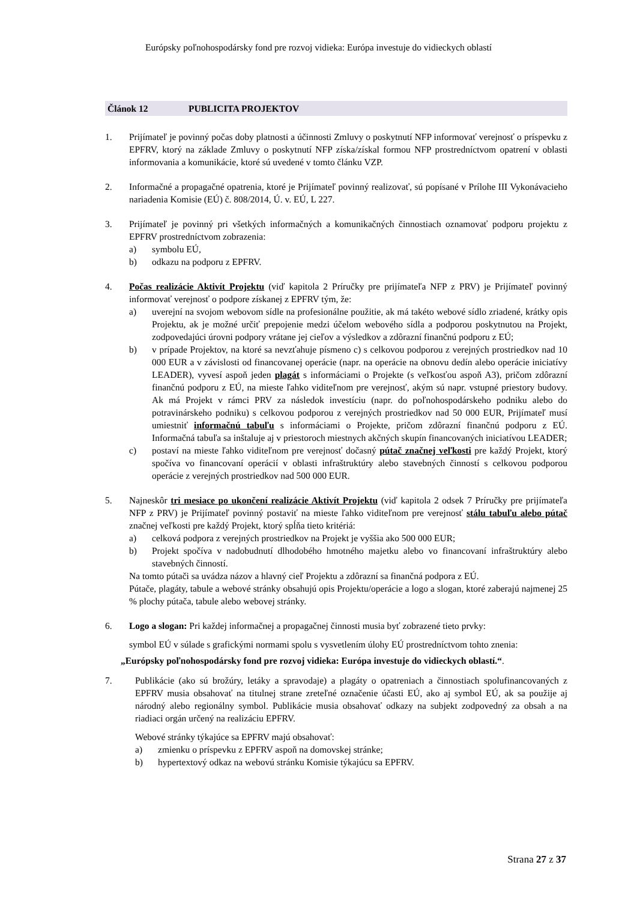Európsky poľnohospodársky fond pre rozvoj vidieka: Európa investuje do vidieckych oblastí
Článok 12 PUBLICITA PROJEKTOV
1. Prijímateľ je povinný počas doby platnosti a účinnosti Zmluvy o poskytnutí NFP informovať verejnosť o príspevku z EPFRV, ktorý na základe Zmluvy o poskytnutí NFP získa/získal formou NFP prostredníctvom opatrení v oblasti informovania a komunikácie, ktoré sú uvedené v tomto článku VZP.
2. Informačné a propagačné opatrenia, ktoré je Prijímateľ povinný realizovať, sú popísané v Prílohe III Vykonávacieho nariadenia Komisie (EÚ) č. 808/2014, Ú. v. EÚ, L 227.
3. Prijímateľ je povinný pri všetkých informačných a komunikačných činnostiach oznamovať podporu projektu z EPFRV prostredníctvom zobrazenia:
a) symbolu EÚ,
b) odkazu na podporu z EPFRV.
4. Počas realizácie Aktivít Projektu (viď kapitola 2 Príručky pre prijímateľa NFP z PRV) je Prijímateľ povinný informovať verejnosť o podpore získanej z EPFRV tým, že:
a) uverejní na svojom webovom sídle na profesionálne použitie, ak má takéto webové sídlo zriadené, krátky opis Projektu, ak je možné určiť prepojenie medzi účelom webového sídla a podporou poskytnutou na Projekt, zodpovedajúci úrovni podpory vrátane jej cieľov a výsledkov a zdôrazní finančnú podporu z EÚ;
b) v prípade Projektov, na ktoré sa nevzťahuje písmeno c) s celkovou podporou z verejných prostriedkov nad 10 000 EUR a v závislosti od financovanej operácie (napr. na operácie na obnovu dedín alebo operácie iniciatívy LEADER), vyvesí aspoň jeden plagát s informáciami o Projekte (s veľkosťou aspoň A3), pričom zdôrazní finančnú podporu z EÚ, na mieste ľahko viditeľnom pre verejnosť, akým sú napr. vstupné priestory budovy. Ak má Projekt v rámci PRV za následok investíciu (napr. do poľnohospodárskeho podniku alebo do potravinárskeho podniku) s celkovou podporou z verejných prostriedkov nad 50 000 EUR, Prijímateľ musí umiestniť informačnú tabuľu s informáciami o Projekte, pričom zdôrazní finančnú podporu z EÚ. Informačná tabuľa sa inštaluje aj v priestoroch miestnych akčných skupín financovaných iniciatívou LEADER;
c) postaví na mieste ľahko viditeľnom pre verejnosť dočasný pútač značnej veľkosti pre každý Projekt, ktorý spočíva vo financovaní operácií v oblasti infraštruktúry alebo stavebných činností s celkovou podporou operácie z verejných prostriedkov nad 500 000 EUR.
5. Najneskôr tri mesiace po ukončení realizácie Aktivít Projektu (viď kapitola 2 odsek 7 Príručky pre prijímateľa NFP z PRV) je Prijímateľ povinný postaviť na mieste ľahko viditeľnom pre verejnosť stálu tabuľu alebo pútač značnej veľkosti pre každý Projekt, ktorý spĺňa tieto kritériá:
a) celková podpora z verejných prostriedkov na Projekt je vyššia ako 500 000 EUR;
b) Projekt spočíva v nadobudnutí dlhodobého hmotného majetku alebo vo financovaní infraštruktúry alebo stavebných činností.
Na tomto pútači sa uvádza názov a hlavný cieľ Projektu a zdôrazní sa finančná podpora z EÚ.
Pútače, plagáty, tabule a webové stránky obsahujú opis Projektu/operácie a logo a slogan, ktoré zaberajú najmenej 25 % plochy pútača, tabule alebo webovej stránky.
6. Logo a slogan: Pri každej informačnej a propagačnej činnosti musia byť zobrazené tieto prvky:
symbol EÚ v súlade s grafickými normami spolu s vysvetlením úlohy EÚ prostredníctvom tohto znenia:
„Európsky poľnohospodársky fond pre rozvoj vidieka: Európa investuje do vidieckych oblastí.“.
7. Publikácie (ako sú brožúry, letáky a spravodaje) a plagáty o opatreniach a činnostiach spolufinancovaných z EPFRV musia obsahovať na titulnej strane zreteľné označenie účasti EÚ, ako aj symbol EÚ, ak sa použije aj národný alebo regionálny symbol. Publikácie musia obsahovať odkazy na subjekt zodpovedný za obsah a na riadiaci orgán určený na realizáciu EPFRV.
Webové stránky týkajúce sa EPFRV majú obsahovať:
a) zmienku o príspevku z EPFRV aspoň na domovskej stránke;
b) hypertextový odkaz na webovú stránku Komisie týkajúcu sa EPFRV.
Strana 27 z 37